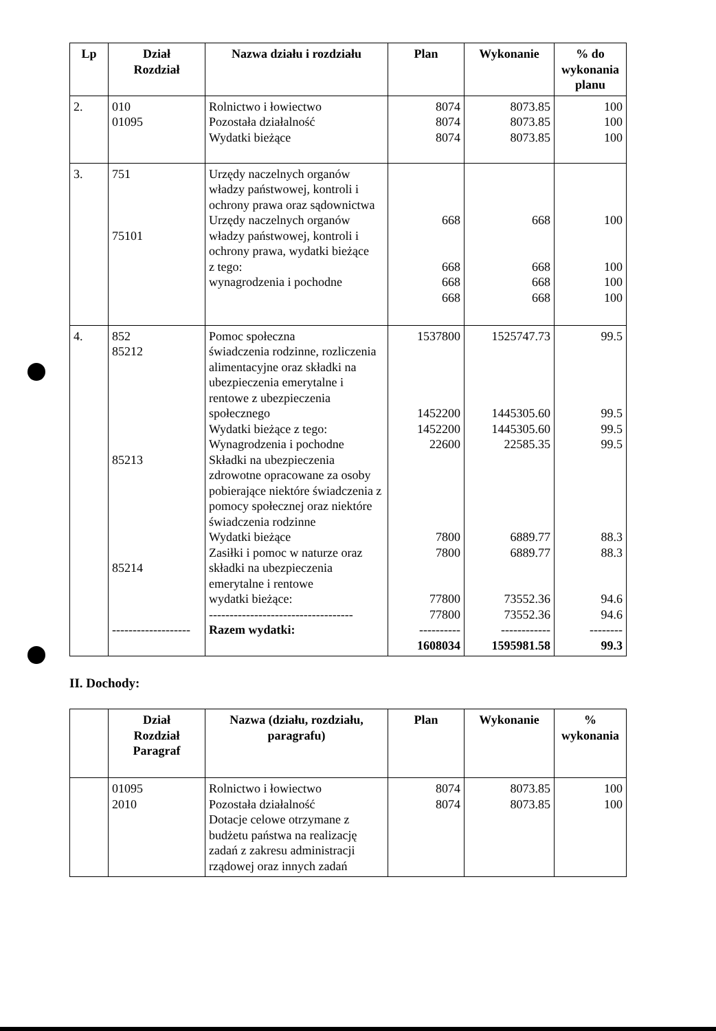| Lp | Dział Rozdział | Nazwa działu i rozdziału | Plan | Wykonanie | % do wykonania planu |
| --- | --- | --- | --- | --- | --- |
| 2. | 010 01095 | Rolnictwo i łowiectwo Pozostała działalność Wydatki bieżące | 8074 8074 8074 | 8073.85 8073.85 8073.85 | 100 100 100 |
| 3. | 751 75101 | Urzędy naczelnych organów władzy państwowej, kontroli i ochrony prawa oraz sądownictwa Urzędy naczelnych organów władzy państwowej, kontroli i ochrony prawa, wydatki bieżące z tego: wynagrodzenia i pochodne | 668 668 668 668 | 668 668 668 668 | 100 100 100 100 |
| 4. | 852 85212 85213 85214 ------------------- | Pomoc społeczna świadczenia rodzinne, rozliczenia alimentacyjne oraz składki na ubezpieczenia emerytalne i rentowe z ubezpieczenia społecznego Wydatki bieżące z tego: Wynagrodzenia i pochodne Składki na ubezpieczenia zdrowotne opracowane za osoby pobierające niektóre świadczenia z pomocy społecznej oraz niektóre świadczenia rodzinne Wydatki bieżące Zasiłki i pomoc w naturze oraz składki na ubezpieczenia emerytalne i rentowe wydatki bieżące: ----------------------------------- Razem wydatki: | 1537800 1452200 1452200 22600 7800 7800 77800 77800 ---------- 1608034 | 1525747.73 1445305.60 1445305.60 22585.35 6889.77 6889.77 73552.36 73552.36 ------------ 1595981.58 | 99.5 99.5 99.5 99.5 88.3 88.3 94.6 94.6 -------- 99.3 |
II. Dochody:
| | Dział Rozdział Paragraf | Nazwa (działu, rozdziału, paragrafu) | Plan | Wykonanie | % wykonania |
| --- | --- | --- | --- | --- | --- |
| | 01095 2010 | Rolnictwo i łowiectwo Pozostała działalność Dotacje celowe otrzymane z budżetu państwa na realizację zadań z zakresu administracji rządowej oraz innych zadań | 8074 8074 | 8073.85 8073.85 | 100 100 |